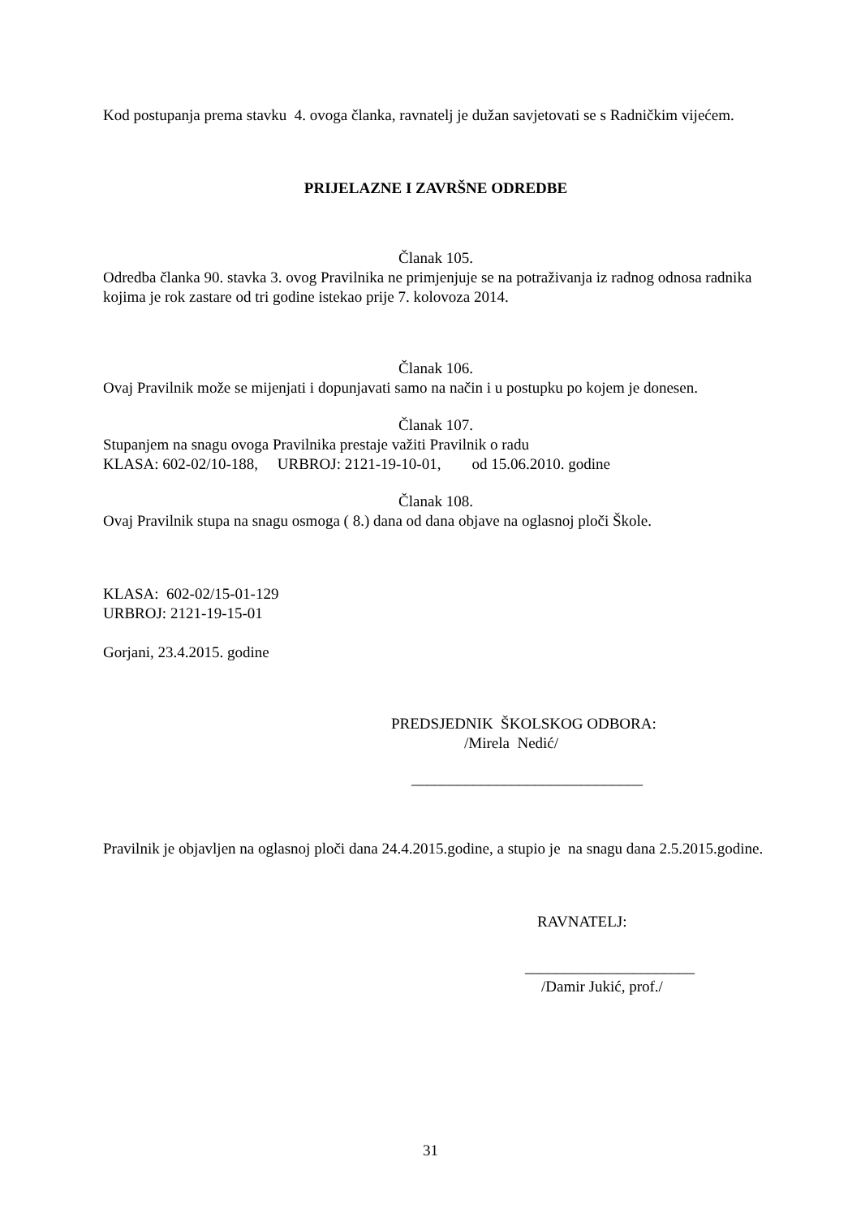Kod postupanja prema stavku 4. ovoga članka, ravnatelj je dužan savjetovati se s Radničkim vijećem.
PRIJELAZNE I ZAVRŠNE ODREDBE
Članak 105.
Odredba članka 90. stavka 3. ovog Pravilnika ne primjenjuje se na potraživanja iz radnog odnosa radnika kojima je rok zastare od tri godine istekao prije 7. kolovoza 2014.
Članak 106.
Ovaj Pravilnik može se mijenjati i dopunjavati samo na način i u postupku po kojem je donesen.
Članak 107.
Stupanjem na snagu ovoga Pravilnika prestaje važiti Pravilnik o radu
KLASA: 602-02/10-188, URBROJ: 2121-19-10-01, od 15.06.2010. godine
Članak 108.
Ovaj Pravilnik stupa na snagu osmoga ( 8.) dana od dana objave na oglasnoj ploči Škole.
KLASA: 602-02/15-01-129
URBROJ: 2121-19-15-01
Gorjani, 23.4.2015. godine
PREDSJEDNIK ŠKOLSKOG ODBORA:
/Mirela Nedić/
______________________________
Pravilnik je objavljen na oglasnoj ploči dana 24.4.2015.godine, a stupio je na snagu dana 2.5.2015.godine.
RAVNATELJ:
______________________
/Damir Jukić, prof./
31